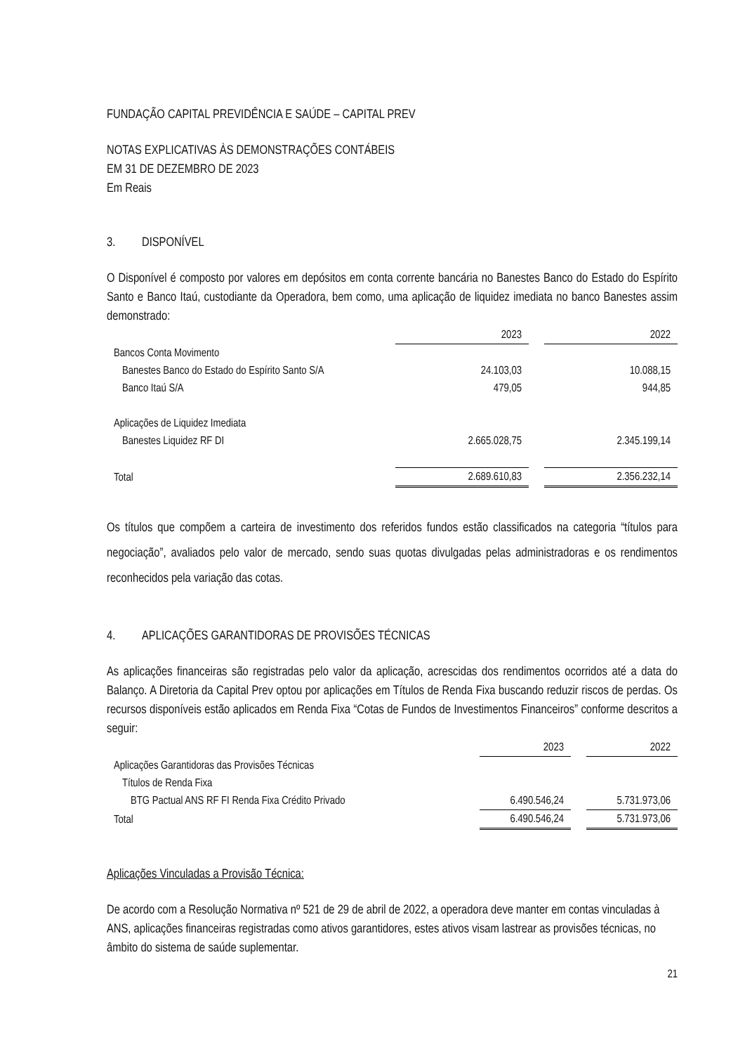FUNDAÇÃO CAPITAL PREVIDÊNCIA E SAÚDE – CAPITAL PREV
NOTAS EXPLICATIVAS ÀS DEMONSTRAÇÕES CONTÁBEIS
EM 31 DE DEZEMBRO DE 2023
Em Reais
3. DISPONÍVEL
O Disponível é composto por valores em depósitos em conta corrente bancária no Banestes Banco do Estado do Espírito Santo e Banco Itaú, custodiante da Operadora, bem como, uma aplicação de liquidez imediata no banco Banestes assim demonstrado:
| | 2023 | | 2022 |
| Bancos Conta Movimento | | | |
| Banestes Banco do Estado do Espírito Santo S/A | 24.103,03 | | 10.088,15 |
| Banco Itaú S/A | 479,05 | | 944,85 |
| Aplicações de Liquidez Imediata | | | |
| Banestes Liquidez RF DI | 2.665.028,75 | | 2.345.199,14 |
| Total | 2.689.610,83 | | 2.356.232,14 |
Os títulos que compõem a carteira de investimento dos referidos fundos estão classificados na categoria “títulos para negociação”, avaliados pelo valor de mercado, sendo suas quotas divulgadas pelas administradoras e os rendimentos reconhecidos pela variação das cotas.
4. APLICAÇÕES GARANTIDORAS DE PROVISÕES TÉCNICAS
As aplicações financeiras são registradas pelo valor da aplicação, acrescidas dos rendimentos ocorridos até a data do Balanço. A Diretoria da Capital Prev optou por aplicações em Títulos de Renda Fixa buscando reduzir riscos de perdas. Os recursos disponíveis estão aplicados em Renda Fixa “Cotas de Fundos de Investimentos Financeiros” conforme descritos a seguir:
| | 2023 | | 2022 |
| Aplicações Garantidoras das Provisões Técnicas | | | |
| Títulos de Renda Fixa | | | |
| BTG Pactual ANS RF FI Renda Fixa Crédito Privado | 6.490.546,24 | | 5.731.973,06 |
| Total | 6.490.546,24 | | 5.731.973,06 |
Aplicações Vinculadas a Provisão Técnica:
De acordo com a Resolução Normativa nº 521 de 29 de abril de 2022, a operadora deve manter em contas vinculadas à ANS, aplicações financeiras registradas como ativos garantidores, estes ativos visam lastrear as provisões técnicas, no âmbito do sistema de saúde suplementar.
21